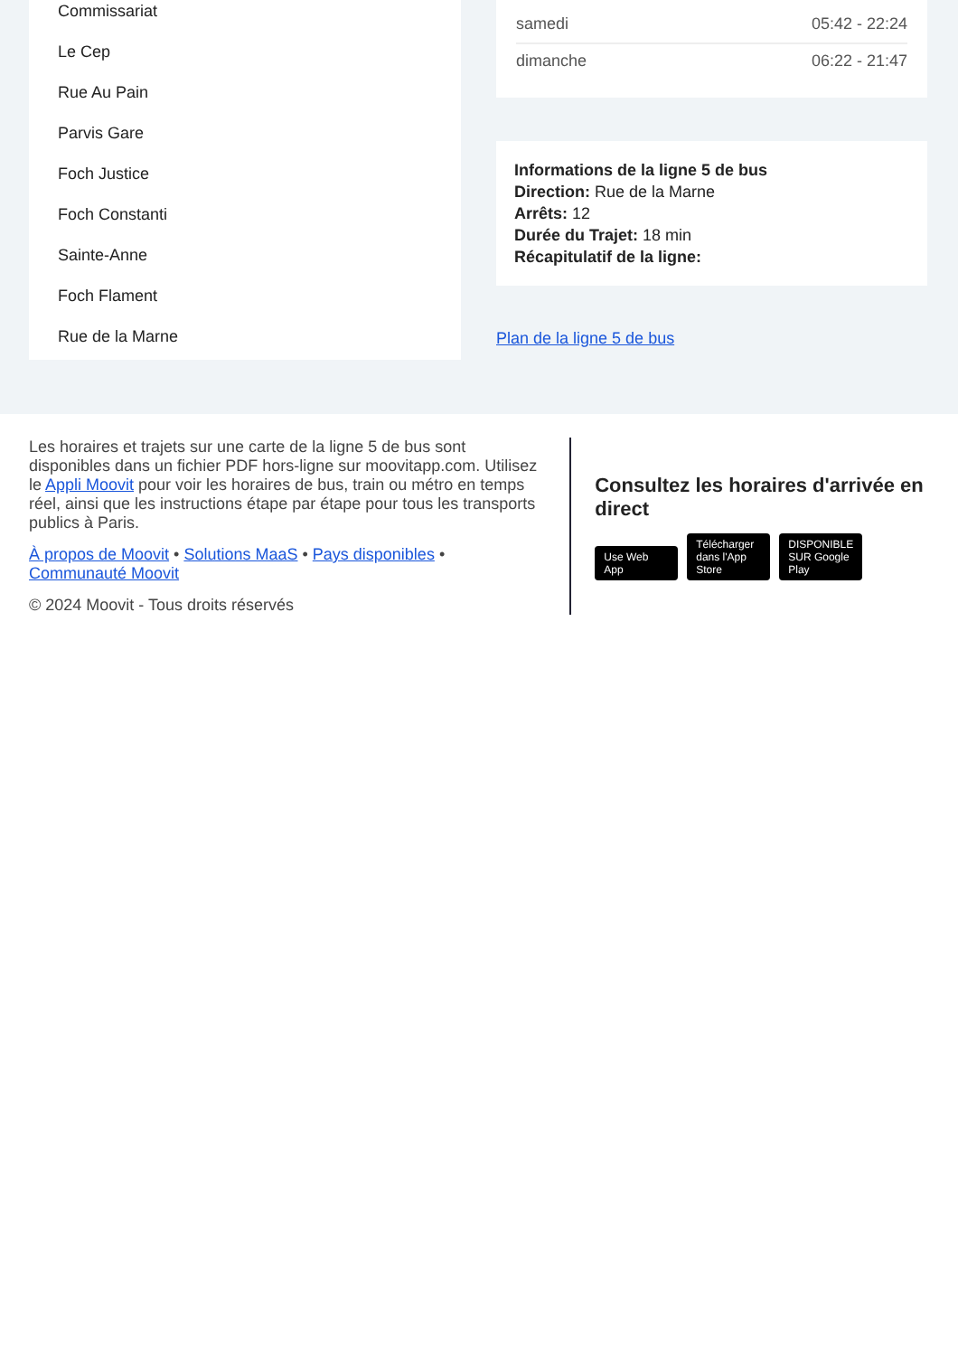Commissariat
Le Cep
Rue Au Pain
Parvis Gare
Foch Justice
Foch Constanti
Sainte-Anne
Foch Flament
Rue de la Marne
| samedi | 05:42 - 22:24 |
| dimanche | 06:22 - 21:47 |
Informations de la ligne 5 de bus
Direction: Rue de la Marne
Arrêts: 12
Durée du Trajet: 18 min
Récapitulatif de la ligne:
Plan de la ligne 5 de bus
Les horaires et trajets sur une carte de la ligne 5 de bus sont disponibles dans un fichier PDF hors-ligne sur moovitapp.com. Utilisez le Appli Moovit pour voir les horaires de bus, train ou métro en temps réel, ainsi que les instructions étape par étape pour tous les transports publics à Paris.
À propos de Moovit • Solutions MaaS • Pays disponibles • Communauté Moovit
© 2024 Moovit - Tous droits réservés
Consultez les horaires d'arrivée en direct
Use Web App Télécharger dans l'App Store DISPONIBLE SUR Google Play